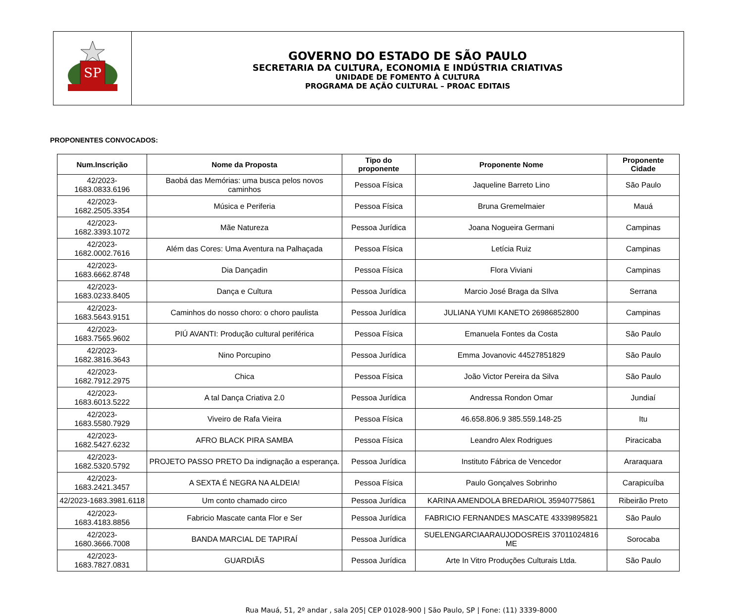SP
GOVERNO DO ESTADO DE SÃO PAULO
SECRETARIA DA CULTURA, ECONOMIA E INDÚSTRIA CRIATIVAS
UNIDADE DE FOMENTO À CULTURA
PROGRAMA DE AÇÃO CULTURAL – PROAC EDITAIS
PROPONENTES CONVOCADOS:
| Num.Inscrição | Nome da Proposta | Tipo do proponente | Proponente Nome | Proponente Cidade |
| --- | --- | --- | --- | --- |
| 42/2023-1683.0833.6196 | Baobá das Memórias: uma busca pelos novos caminhos | Pessoa Física | Jaqueline Barreto Lino | São Paulo |
| 42/2023-1682.2505.3354 | Música e Periferia | Pessoa Física | Bruna Gremelmaier | Mauá |
| 42/2023-1682.3393.1072 | Mãe Natureza | Pessoa Jurídica | Joana Nogueira Germani | Campinas |
| 42/2023-1682.0002.7616 | Além das Cores: Uma Aventura na Palhaçada | Pessoa Física | Letícia Ruiz | Campinas |
| 42/2023-1683.6662.8748 | Dia Dançadin | Pessoa Física | Flora Viviani | Campinas |
| 42/2023-1683.0233.8405 | Dança e Cultura | Pessoa Jurídica | Marcio José Braga da SIlva | Serrana |
| 42/2023-1683.5643.9151 | Caminhos do nosso choro: o choro paulista | Pessoa Jurídica | JULIANA YUMI KANETO 26986852800 | Campinas |
| 42/2023-1683.7565.9602 | PIÚ AVANTI: Produção cultural periférica | Pessoa Física | Emanuela Fontes da Costa | São Paulo |
| 42/2023-1682.3816.3643 | Nino Porcupino | Pessoa Jurídica | Emma Jovanovic 44527851829 | São Paulo |
| 42/2023-1682.7912.2975 | Chica | Pessoa Física | João Victor Pereira da Silva | São Paulo |
| 42/2023-1683.6013.5222 | A tal Dança Criativa 2.0 | Pessoa Jurídica | Andressa Rondon Omar | Jundiaí |
| 42/2023-1683.5580.7929 | Viveiro de Rafa Vieira | Pessoa Física | 46.658.806.9 385.559.148-25 | Itu |
| 42/2023-1682.5427.6232 | AFRO BLACK PIRA SAMBA | Pessoa Física | Leandro Alex Rodrigues | Piracicaba |
| 42/2023-1682.5320.5792 | PROJETO PASSO PRETO Da indignação a esperança. | Pessoa Jurídica | Instituto Fábrica de Vencedor | Araraquara |
| 42/2023-1683.2421.3457 | A SEXTA É NEGRA NA ALDEIA! | Pessoa Física | Paulo Gonçalves Sobrinho | Carapicuíba |
| 42/2023-1683.3981.6118 | Um conto chamado circo | Pessoa Jurídica | KARINA AMENDOLA BREDARIOL 35940775861 | Ribeirão Preto |
| 42/2023-1683.4183.8856 | Fabricio Mascate canta Flor e Ser | Pessoa Jurídica | FABRICIO FERNANDES MASCATE 43339895821 | São Paulo |
| 42/2023-1680.3666.7008 | BANDA MARCIAL DE TAPIRAÍ | Pessoa Jurídica | SUELENGARCIAARAUJODOSREIS 37011024816 ME | Sorocaba |
| 42/2023-1683.7827.0831 | GUARDIÃS | Pessoa Jurídica | Arte In Vitro Produções Culturais Ltda. | São Paulo |
Rua Mauá, 51, 2º andar , sala 205| CEP 01028-900 | São Paulo, SP | Fone: (11) 3339-8000